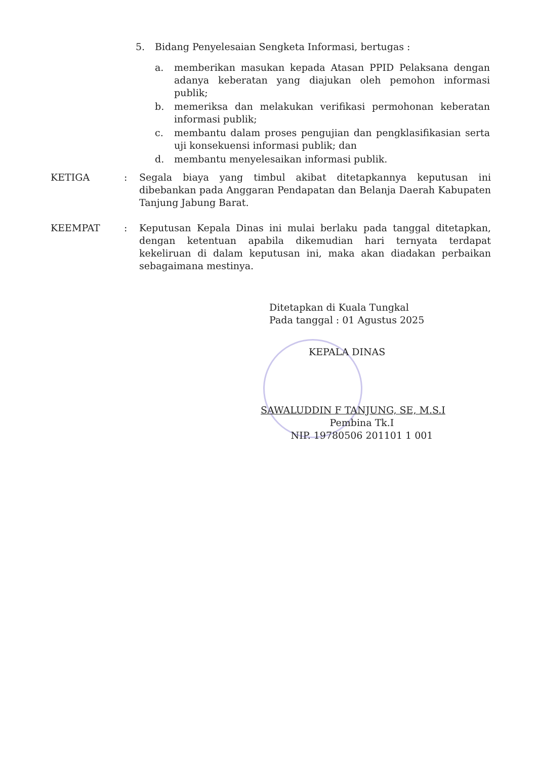5. Bidang Penyelesaian Sengketa Informasi, bertugas :
a. memberikan masukan kepada Atasan PPID Pelaksana dengan adanya keberatan yang diajukan oleh pemohon informasi publik;
b. memeriksa dan melakukan verifikasi permohonan keberatan informasi publik;
c. membantu dalam proses pengujian dan pengklasifikasian serta uji konsekuensi informasi publik; dan
d. membantu menyelesaikan informasi publik.
KETIGA : Segala biaya yang timbul akibat ditetapkannya keputusan ini dibebankan pada Anggaran Pendapatan dan Belanja Daerah Kabupaten Tanjung Jabung Barat.
KEEMPAT : Keputusan Kepala Dinas ini mulai berlaku pada tanggal ditetapkan, dengan ketentuan apabila dikemudian hari ternyata terdapat kekeliruan di dalam keputusan ini, maka akan diadakan perbaikan sebagaimana mestinya.
Ditetapkan di Kuala Tungkal
Pada tanggal : 01 Agustus 2025
KEPALA DINAS
SAWALUDDIN F TANJUNG, SE, M.S.I
Pembina Tk.I
NIP. 19780506 201101 1 001